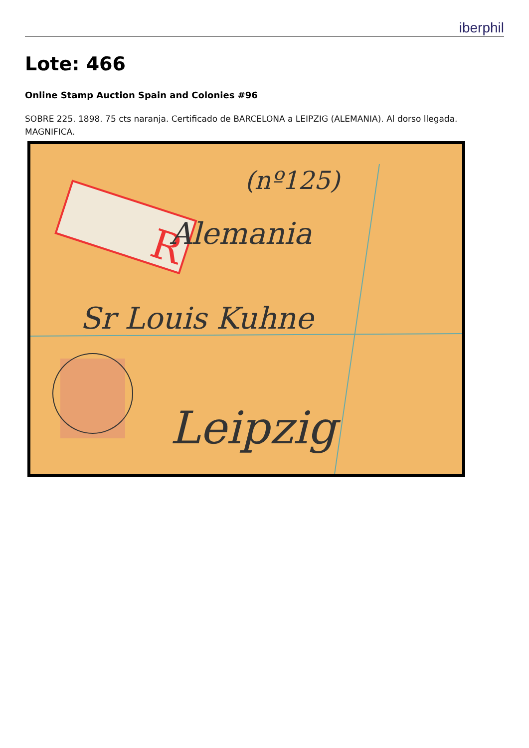iberphil
Lote: 466
Online Stamp Auction Spain and Colonies #96
SOBRE 225. 1898. 75 cts naranja. Certificado de BARCELONA a LEIPZIG (ALEMANIA). Al dorso llegada. MAGNIFICA.
R
(nº125)
Alemania
Sr Louis Kuhne
Leipzig